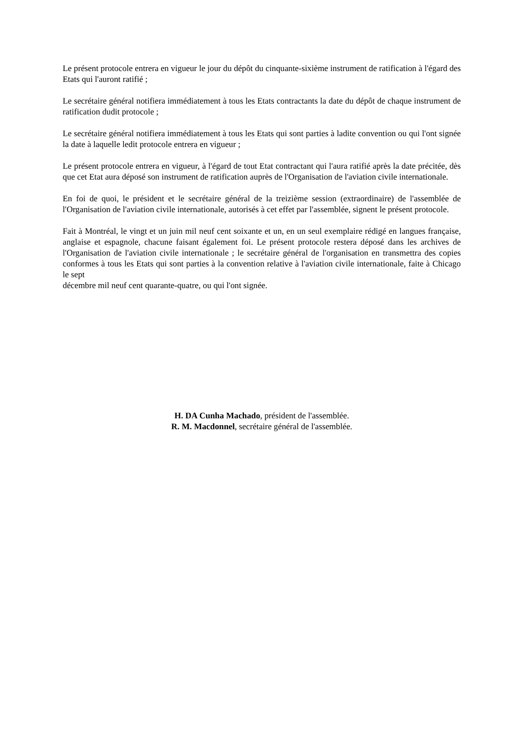Le présent protocole entrera en vigueur le jour du dépôt du cinquante-sixième instrument de ratification à l'égard des Etats qui l'auront ratifié ;
Le secrétaire général notifiera immédiatement à tous les Etats contractants la date du dépôt de chaque instrument de ratification dudit protocole ;
Le secrétaire général notifiera immédiatement à tous les Etats qui sont parties à ladite convention ou qui l'ont signée la date à laquelle ledit protocole entrera en vigueur ;
Le présent protocole entrera en vigueur, à l'égard de tout Etat contractant qui l'aura ratifié après la date précitée, dès que cet Etat aura déposé son instrument de ratification auprès de l'Organisation de l'aviation civile internationale.
En foi de quoi, le président et le secrétaire général de la treizième session (extraordinaire) de l'assemblée de l'Organisation de l'aviation civile internationale, autorisés à cet effet par l'assemblée, signent le présent protocole.
Fait à Montréal, le vingt et un juin mil neuf cent soixante et un, en un seul exemplaire rédigé en langues française, anglaise et espagnole, chacune faisant également foi. Le présent protocole restera déposé dans les archives de l'Organisation de l'aviation civile internationale ; le secrétaire général de l'organisation en transmettra des copies conformes à tous les Etats qui sont parties à la convention relative à l'aviation civile internationale, faite à Chicago le sept
décembre mil neuf cent quarante-quatre, ou qui l'ont signée.
H. DA Cunha Machado, président de l'assemblée.
R. M. Macdonnel, secrétaire général de l'assemblée.